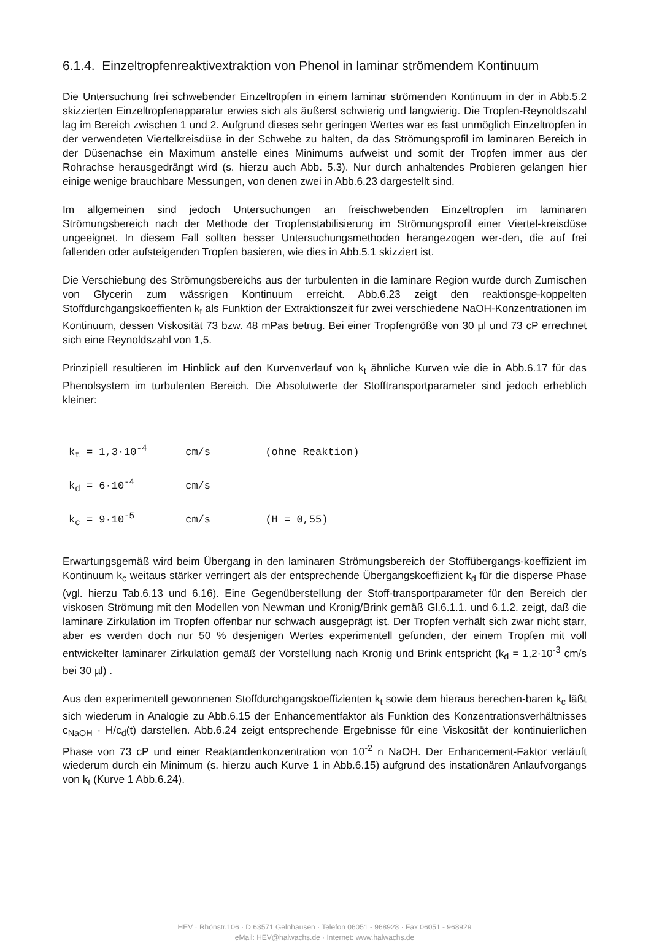6.1.4. Einzeltropfenreaktivextraktion von Phenol in laminar strömendem Kontinuum
Die Untersuchung frei schwebender Einzeltropfen in einem laminar strömenden Kontinuum in der in Abb.5.2 skizzierten Einzeltropfenapparatur erwies sich als äußerst schwierig und langwierig. Die Tropfen-Reynoldszahl lag im Bereich zwischen 1 und 2. Aufgrund dieses sehr geringen Wertes war es fast unmöglich Einzeltropfen in der verwendeten Viertelkreisdüse in der Schwebe zu halten, da das Strömungsprofil im laminaren Bereich in der Düsenachse ein Maximum anstelle eines Minimums aufweist und somit der Tropfen immer aus der Rohrachse herausgedrängt wird (s. hierzu auch Abb. 5.3). Nur durch anhaltendes Probieren gelangen hier einige wenige brauchbare Messungen, von denen zwei in Abb.6.23 dargestellt sind.
Im allgemeinen sind jedoch Untersuchungen an freischwebenden Einzeltropfen im laminaren Strömungsbereich nach der Methode der Tropfenstabilisierung im Strömungsprofil einer Viertel-kreisdüse ungeeignet. In diesem Fall sollten besser Untersuchungsmethoden herangezogen wer-den, die auf frei fallenden oder aufsteigenden Tropfen basieren, wie dies in Abb.5.1 skizziert ist.
Die Verschiebung des Strömungsbereichs aus der turbulenten in die laminare Region wurde durch Zumischen von Glycerin zum wässrigen Kontinuum erreicht. Abb.6.23 zeigt den reaktionsge-koppelten Stoffdurchgangskoeffienten k<sub>t</sub> als Funktion der Extraktionszeit für zwei verschiedene NaOH-Konzentrationen im Kontinuum, dessen Viskosität 73 bzw. 48 mPas betrug. Bei einer Tropfengröße von 30 µl und 73 cP errechnet sich eine Reynoldszahl von 1,5.
Prinzipiell resultieren im Hinblick auf den Kurvenverlauf von k<sub>t</sub> ähnliche Kurven wie die in Abb.6.17 für das Phenolsystem im turbulenten Bereich. Die Absolutwerte der Stofftransportparameter sind jedoch erheblich kleiner:
k<sub>t</sub> = 1,3·10<sup>-4</sup> cm/s (ohne Reaktion)
k<sub>d</sub> = 6·10<sup>-4</sup> cm/s
k<sub>c</sub> = 9·10<sup>-5</sup> cm/s (H = 0,55)
Erwartungsgemäß wird beim Übergang in den laminaren Strömungsbereich der Stoffübergangs-koeffizient im Kontinuum k<sub>c</sub> weitaus stärker verringert als der entsprechende Übergangskoeffizient k<sub>d</sub> für die disperse Phase (vgl. hierzu Tab.6.13 und 6.16). Eine Gegenüberstellung der Stoff-transportparameter für den Bereich der viskosen Strömung mit den Modellen von Newman und Kronig/Brink gemäß Gl.6.1.1. und 6.1.2. zeigt, daß die laminare Zirkulation im Tropfen offenbar nur schwach ausgeprägt ist. Der Tropfen verhält sich zwar nicht starr, aber es werden doch nur 50 % desjenigen Wertes experimentell gefunden, der einem Tropfen mit voll entwickelter laminarer Zirkulation gemäß der Vorstellung nach Kronig und Brink entspricht (k<sub>d</sub> = 1,2·10<sup>-3</sup> cm/s bei 30 µl) .
Aus den experimentell gewonnenen Stoffdurchgangskoeffizienten k<sub>t</sub> sowie dem hieraus berechen-baren k<sub>c</sub> läßt sich wiederum in Analogie zu Abb.6.15 der Enhancementfaktor als Funktion des Konzentrationsverhältnisses c<sub>NaOH</sub> · H/c<sub>d</sub>(t) darstellen. Abb.6.24 zeigt entsprechende Ergebnisse für eine Viskosität der kontinuierlichen Phase von 73 cP und einer Reaktandenkonzentration von 10<sup>-2</sup> n NaOH. Der Enhancement-Faktor verläuft wiederum durch ein Minimum (s. hierzu auch Kurve 1 in Abb.6.15) aufgrund des instationären Anlaufvorgangs von k<sub>t</sub> (Kurve 1 Abb.6.24).
HEV · Rhönstr.106 · D 63571 Gelnhausen · Telefon 06051 - 968928 · Fax 06051 - 968929
eMail: HEV@halwachs.de · Internet: www.halwachs.de